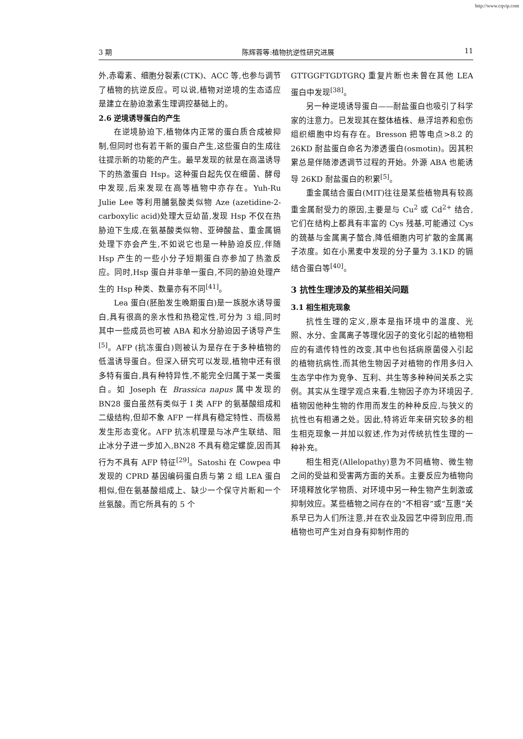http://www.cqvip.com
3 期 陈辉蓉等:植物抗逆性研究进展 11
外,赤霉素、细胞分裂素(CTK)、ACC 等,也参与调节了植物的抗逆反应。可以说,植物对逆境的生态适应是建立在胁迫激素生理调控基础上的。
2.6 逆境诱导蛋白的产生
在逆境胁迫下,植物体内正常的蛋白质合成被抑制,但同时也有若干新的蛋白产生,这些蛋白的生成往往提示新的功能的产生。最早发现的就是在高温诱导下的热激蛋白 Hsp。这种蛋白起先仅在细菌、酵母中发现,后来发现在高等植物中亦存在。Yuh-Ru Julie Lee 等利用脯氨酸类似物 Aze (azetidine-2-carboxylic acid)处理大豆幼苗,发现 Hsp 不仅在热胁迫下生成,在氨基酸类似物、亚砷酸盐、重金属镉处理下亦会产生,不如说它也是一种胁迫反应,伴随 Hsp 产生的一些小分子短期蛋白亦参加了热激反应。同时,Hsp 蛋白并非单一蛋白,不同的胁迫处理产生的 Hsp 种类、数量亦有不同<sup>[41]</sup>。
Lea 蛋白(胚胎发生晚期蛋白)是一族脱水诱导蛋白,具有很高的亲水性和热稳定性,可分为 3 组,同时其中一些成员也可被 ABA 和水分胁迫因子诱导产生<sup>[5]</sup>。AFP (抗冻蛋白)则被认为是存在于多种植物的低温诱导蛋白。但深入研究可以发现,植物中还有很多特有蛋白,具有种特异性,不能完全归属于某一类蛋白。如 Joseph 在 Brassica napus 属中发现的 BN28 蛋白虽然有类似于 Ⅰ 类 AFP 的氨基酸组成和二级结构,但却不象 AFP 一样具有稳定特性、而极易发生形态变化。AFP 抗冻机理是与冰产生联结、阻止冰分子进一步加入,BN28 不具有稳定螺旋,因而其行为不具有 AFP 特征<sup>[29]</sup>。Satoshi 在 Cowpea 中发现的 CPRD 基因编码蛋白质与第 2 组 LEA 蛋白相似,但在氨基酸组成上、缺少一个保守片断和一个丝氨酸。而它所具有的 5 个
GTTGGFTGDTGRQ 重复片断也未曾在其他 LEA 蛋白中发现<sup>[38]</sup>。
另一种逆境诱导蛋白——耐盐蛋白也吸引了科学家的注意力。已发现其在整体植株、悬浮培养和愈伤组织细胞中均有存在。Bresson 把等电点>8.2 的 26KD 耐盐蛋白命名为渗透蛋白(osmotin)。因其积累总是伴随渗透调节过程的开始。外源 ABA 也能诱导 26KD 耐盐蛋白的积累<sup>[5]</sup>。
重金属结合蛋白(MIT)往往是某些植物具有较高重金属耐受力的原因,主要是与 Cu<sup>2</sup> 或 Cd<sup>2+</sup> 结合,它们在结构上都具有丰富的 Cys 残基,可能通过 Cys 的巯基与金属离子螯合,降低细胞内可扩散的金属离子浓度。如在小黑麦中发现的分子量为 3.1KD 的镉结合蛋白等<sup>[40]</sup>。
3 抗性生理涉及的某些相关问题
3.1 相生相克现象
抗性生理的定义,原本是指环境中的温度、光照、水分、金属离子等理化因子的变化引起的植物相应的有遗传特性的改变,其中也包括病原菌侵入引起的植物抗病性,而其他生物因子对植物的作用多归入生态学中作为竞争、互利、共生等多种种间关系之实例。其实从生理学观点来看,生物因子亦为环境因子,植物因他种生物的作用而发生的种种反应,与狭义的抗性也有相通之处。因此,特将近年来研究较多的相生相克现象一并加以叙述,作为对传统抗性生理的一种补充。
相生相克(Allelopathy)意为不同植物、微生物之间的受益和受害两方面的关系。主要反应为植物向环境释放化学物质、对环境中另一种生物产生刺激或抑制效应。某些植物之间存在的“不相容”或“互惠”关系早已为人们所注意,并在农业及园艺中得到应用,而植物也可产生对自身有抑制作用的